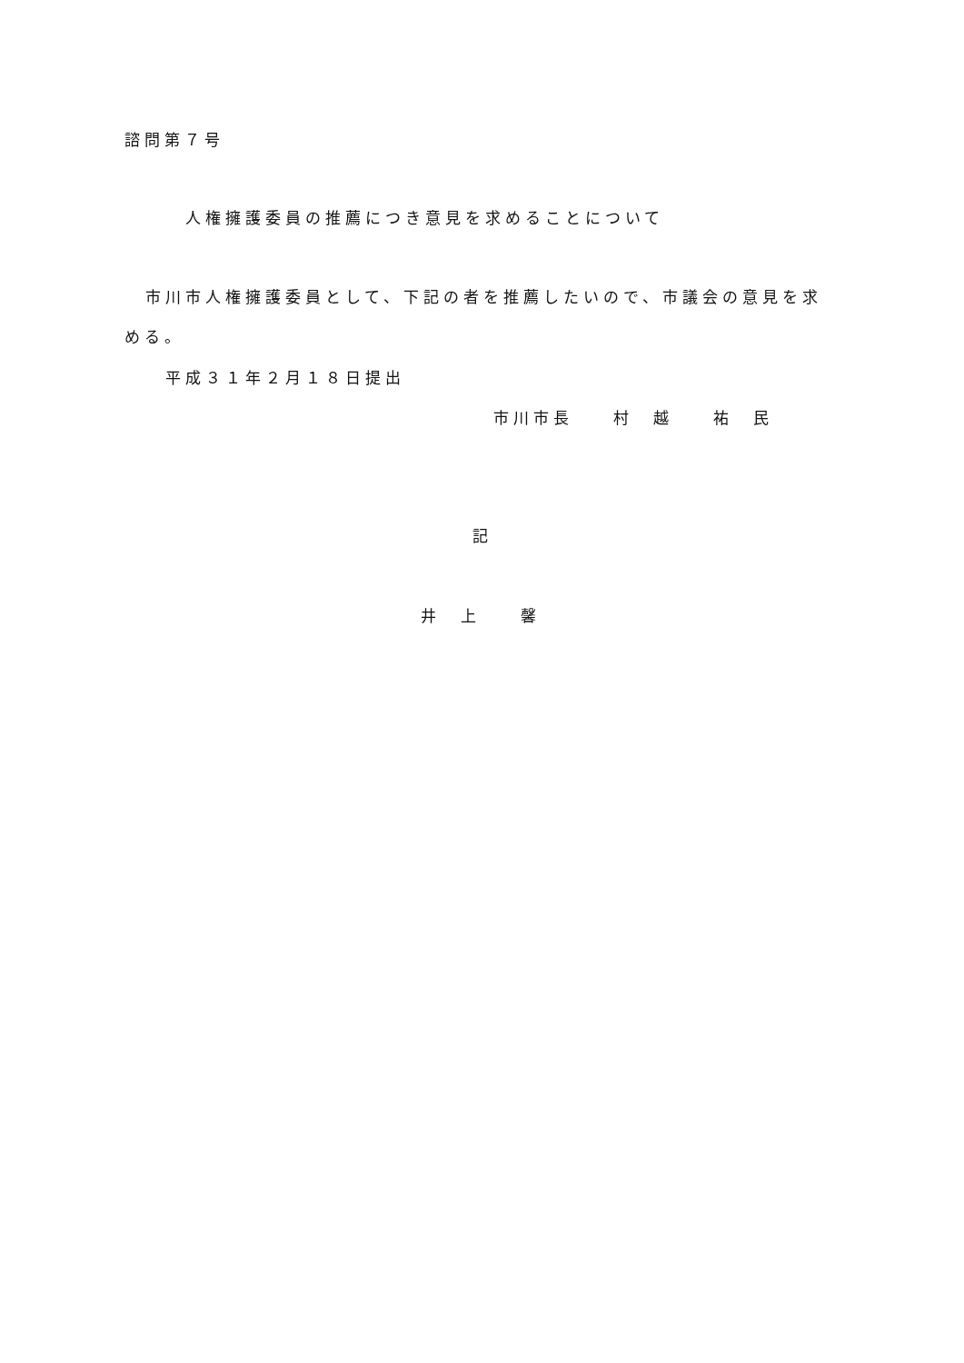諮問第７号
人権擁護委員の推薦につき意見を求めることについて
市川市人権擁護委員として、下記の者を推薦したいので、市議会の意見を求
める。
平成３１年２月１８日提出
市川市長　　村　越　　祐　民
記
井　上　　馨